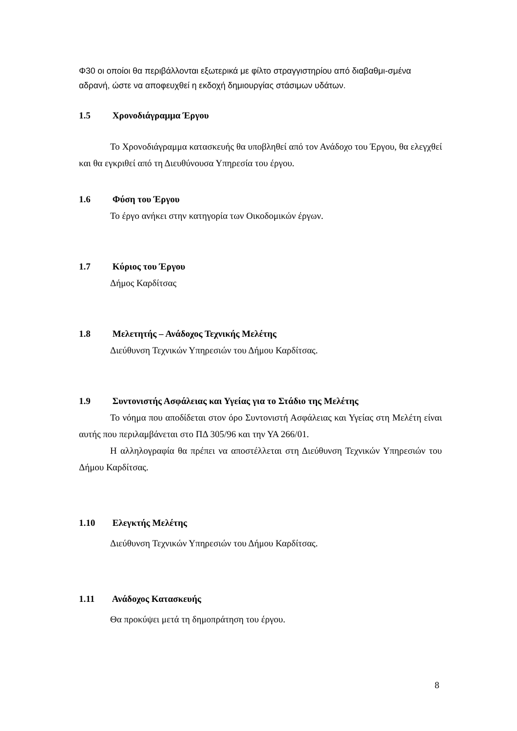Φ30 οι οποίοι θα περιβάλλονται εξωτερικά με φίλτο στραγγιστηρίου από διαβαθμι-σμένα αδρανή, ώστε να αποφευχθεί η εκδοχή δημιουργίας στάσιμων υδάτων.
1.5 Χρονοδιάγραμμα Έργου
Το Χρονοδιάγραμμα κατασκευής θα υποβληθεί από τον Ανάδοχο του Έργου, θα ελεγχθεί και θα εγκριθεί από τη Διευθύνουσα Υπηρεσία του έργου.
1.6 Φύση του Έργου
Το έργο ανήκει στην κατηγορία των Οικοδομικών έργων.
1.7 Κύριος του Έργου
Δήμος Καρδίτσας
1.8 Μελετητής – Ανάδοχος Τεχνικής Μελέτης
Διεύθυνση Τεχνικών Υπηρεσιών του Δήμου Καρδίτσας.
1.9 Συντονιστής Ασφάλειας και Υγείας για το Στάδιο της Μελέτης
Το νόημα που αποδίδεται στον όρο Συντονιστή Ασφάλειας και Υγείας στη Μελέτη είναι αυτής που περιλαμβάνεται στο ΠΔ 305/96 και την ΥΑ 266/01.
Η αλληλογραφία θα πρέπει να αποστέλλεται στη Διεύθυνση Τεχνικών Υπηρεσιών του Δήμου Καρδίτσας.
1.10 Ελεγκτής Μελέτης
Διεύθυνση Τεχνικών Υπηρεσιών του Δήμου Καρδίτσας.
1.11 Ανάδοχος Κατασκευής
Θα προκύψει μετά τη δημοπράτηση του έργου.
8